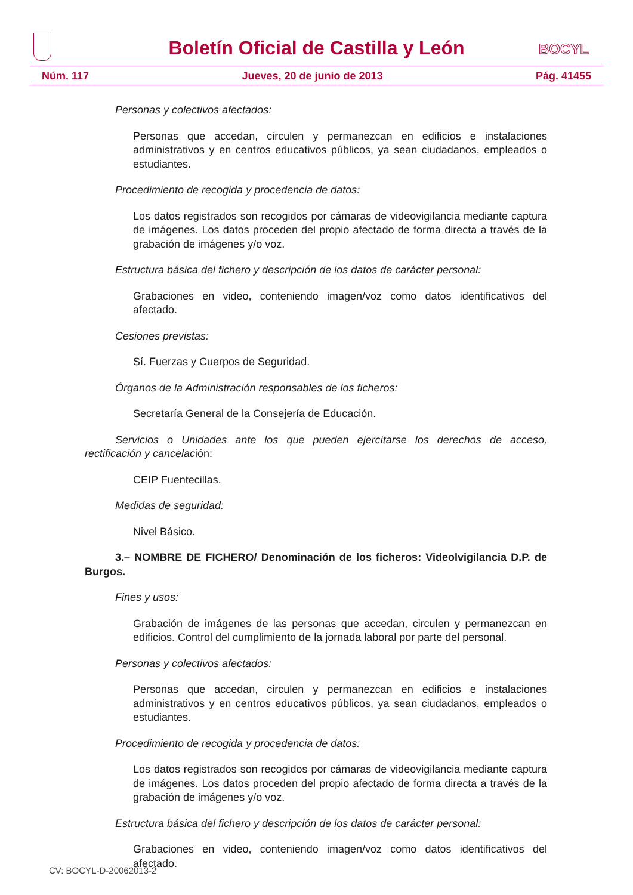Boletín Oficial de Castilla y León
BOCYL
Núm. 117 Jueves, 20 de junio de 2013 Pág. 41455
Personas y colectivos afectados:
Personas que accedan, circulen y permanezcan en edificios e instalaciones administrativos y en centros educativos públicos, ya sean ciudadanos, empleados o estudiantes.
Procedimiento de recogida y procedencia de datos:
Los datos registrados son recogidos por cámaras de videovigilancia mediante captura de imágenes. Los datos proceden del propio afectado de forma directa a través de la grabación de imágenes y/o voz.
Estructura básica del fichero y descripción de los datos de carácter personal:
Grabaciones en video, conteniendo imagen/voz como datos identificativos del afectado.
Cesiones previstas:
Sí. Fuerzas y Cuerpos de Seguridad.
Órganos de la Administración responsables de los ficheros:
Secretaría General de la Consejería de Educación.
Servicios o Unidades ante los que pueden ejercitarse los derechos de acceso, rectificación y cancelación:
CEIP Fuentecillas.
Medidas de seguridad:
Nivel Básico.
3.– NOMBRE DE FICHERO/ Denominación de los ficheros: Videolvigilancia D.P. de Burgos.
Fines y usos:
Grabación de imágenes de las personas que accedan, circulen y permanezcan en edificios. Control del cumplimiento de la jornada laboral por parte del personal.
Personas y colectivos afectados:
Personas que accedan, circulen y permanezcan en edificios e instalaciones administrativos y en centros educativos públicos, ya sean ciudadanos, empleados o estudiantes.
Procedimiento de recogida y procedencia de datos:
Los datos registrados son recogidos por cámaras de videovigilancia mediante captura de imágenes. Los datos proceden del propio afectado de forma directa a través de la grabación de imágenes y/o voz.
Estructura básica del fichero y descripción de los datos de carácter personal:
Grabaciones en video, conteniendo imagen/voz como datos identificativos del afectado.
CV: BOCYL-D-20062013-2